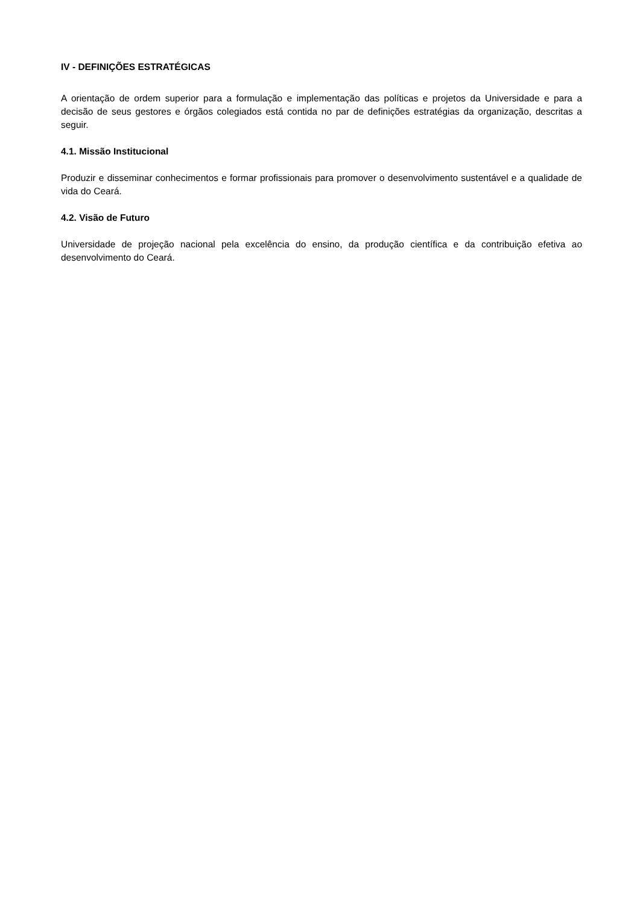IV - DEFINIÇÕES ESTRATÉGICAS
A orientação de ordem superior para a formulação e implementação das políticas e projetos da Universidade e para a decisão de seus gestores e órgãos colegiados está contida no par de definições estratégias da organização, descritas a seguir.
4.1. Missão Institucional
Produzir e disseminar conhecimentos e formar profissionais para promover o desenvolvimento sustentável e a qualidade de vida do Ceará.
4.2. Visão de Futuro
Universidade de projeção nacional pela excelência do ensino, da produção científica e da contribuição efetiva ao desenvolvimento do Ceará.